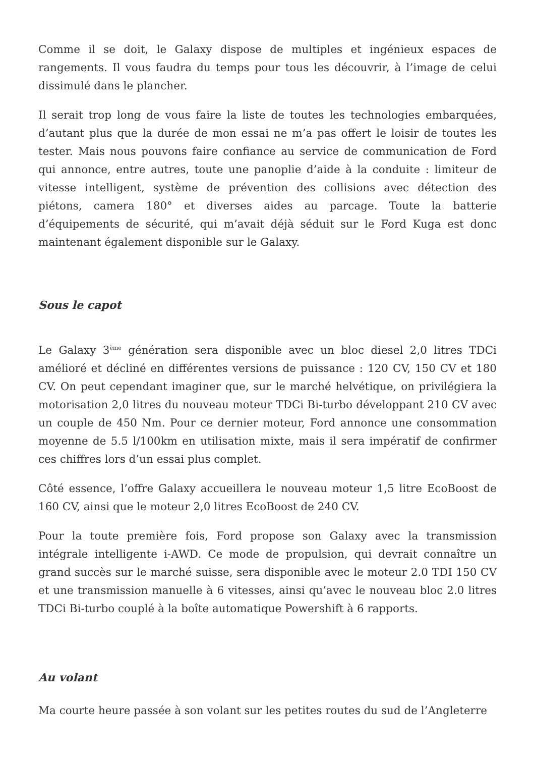Comme il se doit, le Galaxy dispose de multiples et ingénieux espaces de rangements. Il vous faudra du temps pour tous les découvrir, à l’image de celui dissimulé dans le plancher.
Il serait trop long de vous faire la liste de toutes les technologies embarquées, d’autant plus que la durée de mon essai ne m’a pas offert le loisir de toutes les tester. Mais nous pouvons faire confiance au service de communication de Ford qui annonce, entre autres, toute une panoplie d’aide à la conduite : limiteur de vitesse intelligent, système de prévention des collisions avec détection des piétons, camera 180° et diverses aides au parcage. Toute la batterie d’équipements de sécurité, qui m’avait déjà séduit sur le Ford Kuga est donc maintenant également disponible sur le Galaxy.
Sous le capot
Le Galaxy 3<sup>ème</sup> génération sera disponible avec un bloc diesel 2,0 litres TDCi amélioré et décliné en différentes versions de puissance : 120 CV, 150 CV et 180 CV. On peut cependant imaginer que, sur le marché helvétique, on privilégiera la motorisation 2,0 litres du nouveau moteur TDCi Bi-turbo développant 210 CV avec un couple de 450 Nm. Pour ce dernier moteur, Ford annonce une consommation moyenne de 5.5 l/100km en utilisation mixte, mais il sera impératif de confirmer ces chiffres lors d’un essai plus complet.
Côté essence, l’offre Galaxy accueillera le nouveau moteur 1,5 litre EcoBoost de 160 CV, ainsi que le moteur 2,0 litres EcoBoost de 240 CV.
Pour la toute première fois, Ford propose son Galaxy avec la transmission intégrale intelligente i-AWD. Ce mode de propulsion, qui devrait connaître un grand succès sur le marché suisse, sera disponible avec le moteur 2.0 TDI 150 CV et une transmission manuelle à 6 vitesses, ainsi qu’avec le nouveau bloc 2.0 litres TDCi Bi-turbo couplé à la boîte automatique Powershift à 6 rapports.
Au volant
Ma courte heure passée à son volant sur les petites routes du sud de l’Angleterre